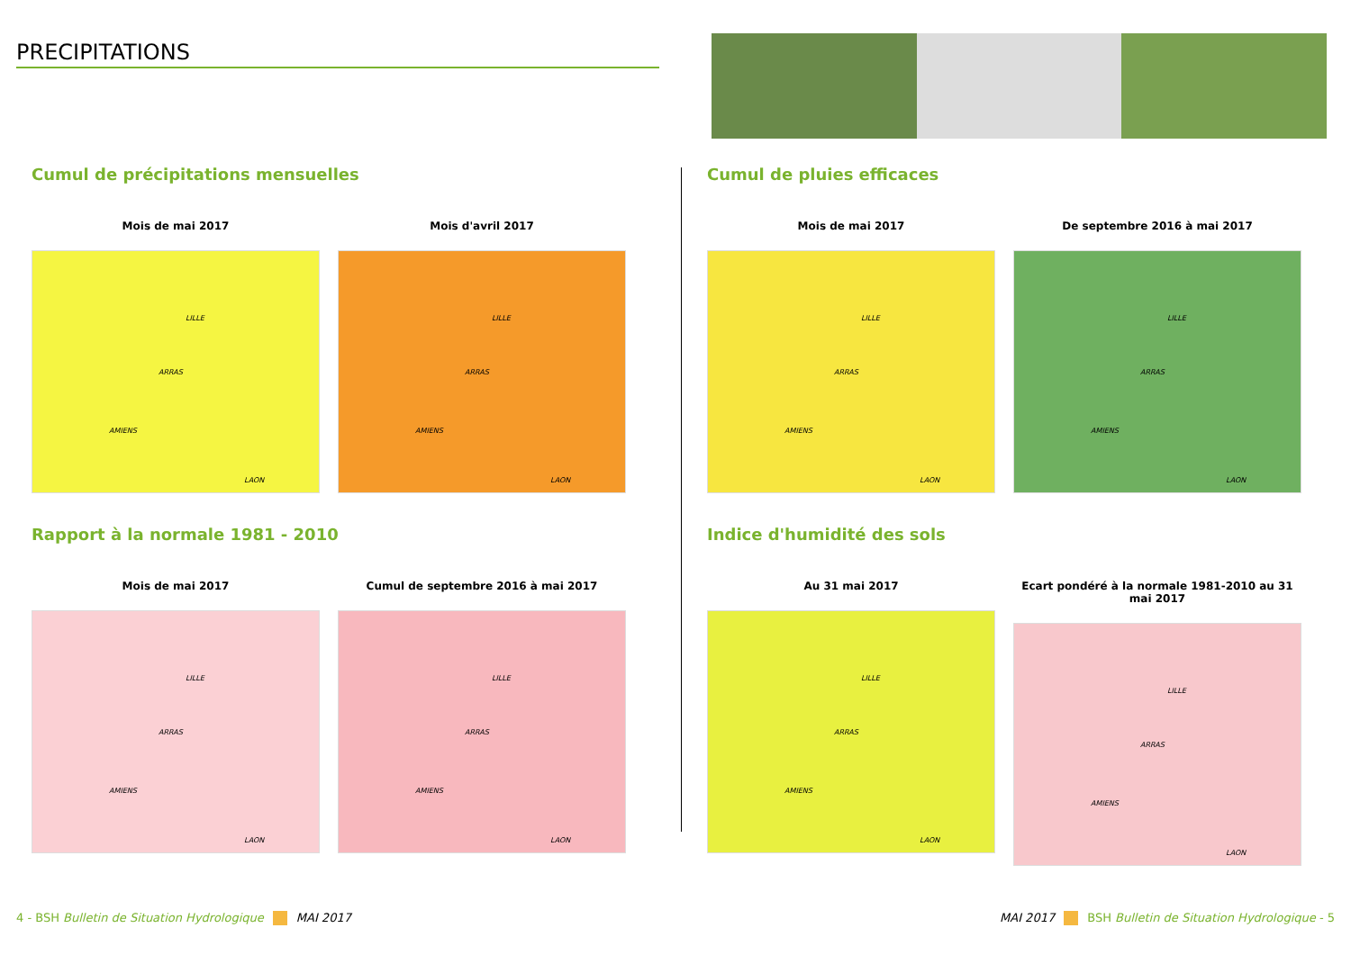PRECIPITATIONS
Cumul de précipitations mensuelles
Mois de mai 2017
LILLE
ARRAS
AMIENS
LAON
Mois d'avril 2017
LILLE
ARRAS
AMIENS
LAON
Rapport à la normale 1981 - 2010
Mois de mai 2017
LILLE
ARRAS
AMIENS
LAON
Cumul de septembre 2016 à mai 2017
LILLE
ARRAS
AMIENS
LAON
Cumul de pluies efficaces
Mois de mai 2017
LILLE
ARRAS
AMIENS
LAON
De septembre 2016 à mai 2017
LILLE
ARRAS
AMIENS
LAON
Indice d'humidité des sols
Au 31 mai 2017
LILLE
ARRAS
AMIENS
LAON
Ecart pondéré à la normale 1981-2010 au 31 mai 2017
LILLE
ARRAS
AMIENS
LAON
4 - BSH Bulletin de Situation Hydrologique MAI 2017
MAI 2017 BSH Bulletin de Situation Hydrologique - 5